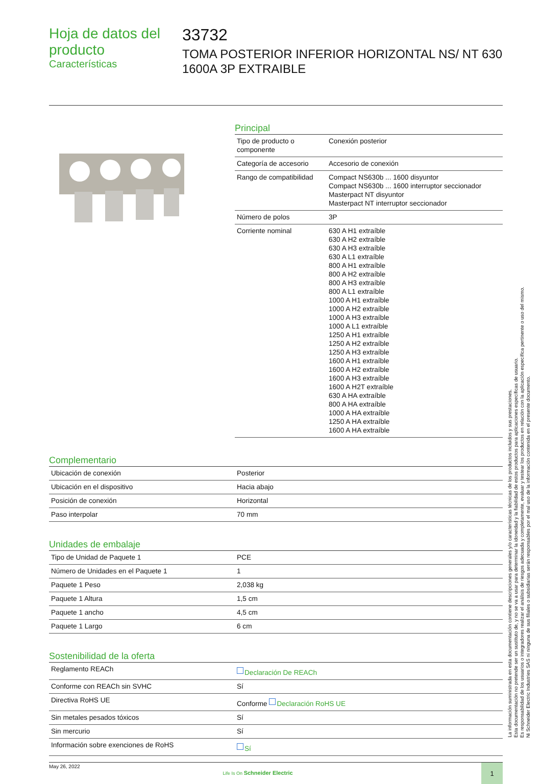Hoja de datos del producto
Características
33732
TOMA POSTERIOR INFERIOR HORIZONTAL NS/ NT 630 1600A 3P EXTRAIBLE
Principal
| Tipo de producto o componente | Conexión posterior |
| Categoría de accesorio | Accesorio de conexión |
| Rango de compatibilidad | Compact NS630b ... 1600 disyuntor Compact NS630b ... 1600 interruptor seccionador Masterpact NT disyuntor Masterpact NT interruptor seccionador |
| Número de polos | 3P |
| Corriente nominal | 630 A H1 extraíble 630 A H2 extraíble 630 A H3 extraíble 630 A L1 extraíble 800 A H1 extraíble 800 A H2 extraíble 800 A H3 extraíble 800 A L1 extraíble 1000 A H1 extraíble 1000 A H2 extraíble 1000 A H3 extraíble 1000 A L1 extraíble 1250 A H1 extraíble 1250 A H2 extraíble 1250 A H3 extraíble 1600 A H1 extraíble 1600 A H2 extraíble 1600 A H3 extraíble 1600 A H2T extraíble 630 A HA extraíble 800 A HA extraíble 1000 A HA extraíble 1250 A HA extraíble 1600 A HA extraíble |
Complementario
| Ubicación de conexión | Posterior |
| Ubicación en el dispositivo | Hacia abajo |
| Posición de conexión | Horizontal |
| Paso interpolar | 70 mm |
Unidades de embalaje
| Tipo de Unidad de Paquete 1 | PCE |
| Número de Unidades en el Paquete 1 | 1 |
| Paquete 1 Peso | 2,038 kg |
| Paquete 1 Altura | 1,5 cm |
| Paquete 1 ancho | 4,5 cm |
| Paquete 1 Largo | 6 cm |
Sostenibilidad de la oferta
| Reglamento REACh | Declaración De REACh |
| Conforme con REACh sin SVHC | Sí |
| Directiva RoHS UE | Conforme Declaración RoHS UE |
| Sin metales pesados tóxicos | Sí |
| Sin mercurio | Sí |
| Información sobre exenciones de RoHS | Sí |
May 26, 2022 Life Is On Schneider Electric
1
La información suministrada en esta documentación contiene descripciones generales y/o características técnicas de los productos incluidos y sus prestaciones.
Esta documentación no pretende ser un sustituto de, y no se va a usar para determinar la idoneidad y la fiabilidad de estos productos para aplicaciones específicas de usuario.
Es responsabilidad de los usuarios o integradores realizar el análisis de riesgos adecuada y completamente, evaluar y testear los productos en relación con la aplicación específica pertinente o uso del mismo.
Ni Schneider Electric Industries SAS ni ninguna de sus filiales o subsidiarias serán responsables por el mal uso de la información contenida en el presente documento.